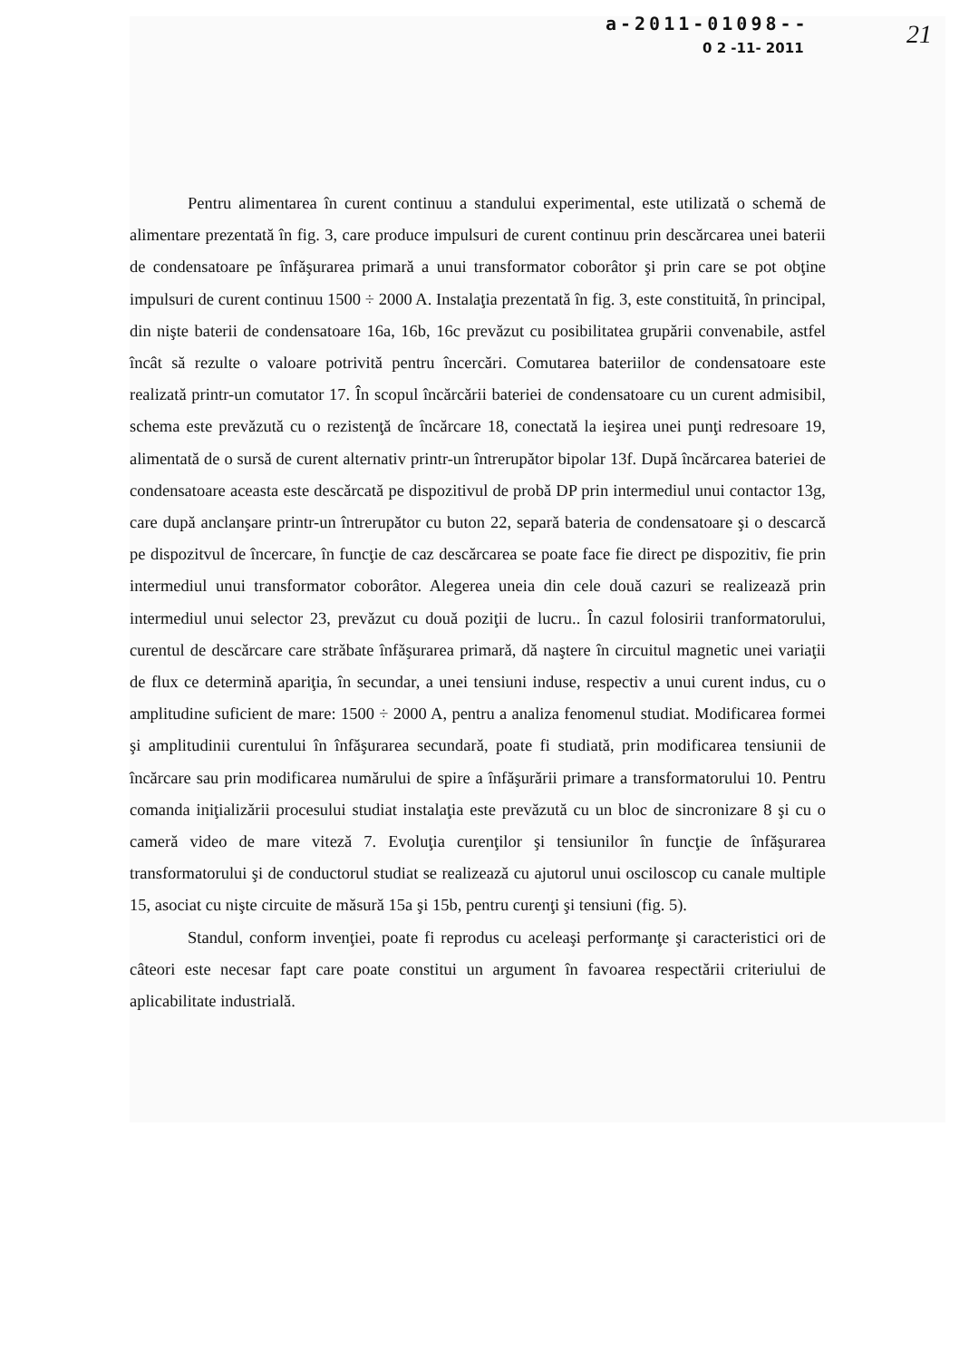a-2011-01098--
21
0 2 -11- 2011
Pentru alimentarea în curent continuu a standului experimental, este utilizată o schemă de alimentare prezentată în fig. 3, care produce impulsuri de curent continuu prin descărcarea unei baterii de condensatoare pe înfăşurarea primară a unui transformator coborâtor şi prin care se pot obţine impulsuri de curent continuu 1500 ÷ 2000 A. Instalaţia prezentată în fig. 3, este constituită, în principal, din nişte baterii de condensatoare 16a, 16b, 16c prevăzut cu posibilitatea grupării convenabile, astfel încât să rezulte o valoare potrivită pentru încercări. Comutarea bateriilor de condensatoare este realizată printr-un comutator 17. În scopul încărcării bateriei de condensatoare cu un curent admisibil, schema este prevăzută cu o rezistenţă de încărcare 18, conectată la ieşirea unei punţi redresoare 19, alimentată de o sursă de curent alternativ printr-un întrerupător bipolar 13f. După încărcarea bateriei de condensatoare aceasta este descărcată pe dispozitivul de probă DP prin intermediul unui contactor 13g, care după anclanşare printr-un întrerupător cu buton 22, separă bateria de condensatoare şi o descarcă pe dispozitvul de încercare, în funcţie de caz descărcarea se poate face fie direct pe dispozitiv, fie prin intermediul unui transformator coborâtor. Alegerea uneia din cele două cazuri se realizează prin intermediul unui selector 23, prevăzut cu două poziţii de lucru.. În cazul folosirii tranformatorului, curentul de descărcare care străbate înfăşurarea primară, dă naştere în circuitul magnetic unei variaţii de flux ce determină apariţia, în secundar, a unei tensiuni induse, respectiv a unui curent indus, cu o amplitudine suficient de mare: 1500 ÷ 2000 A, pentru a analiza fenomenul studiat. Modificarea formei şi amplitudinii curentului în înfăşurarea secundară, poate fi studiată, prin modificarea tensiunii de încărcare sau prin modificarea numărului de spire a înfăşurării primare a transformatorului 10. Pentru comanda iniţializării procesului studiat instalaţia este prevăzută cu un bloc de sincronizare 8 şi cu o cameră video de mare viteză 7. Evoluţia curenţilor şi tensiunilor în funcţie de înfăşurarea transformatorului şi de conductorul studiat se realizează cu ajutorul unui osciloscop cu canale multiple 15, asociat cu nişte circuite de măsură 15a şi 15b, pentru curenţi şi tensiuni (fig. 5).
Standul, conform invenţiei, poate fi reprodus cu aceleaşi performanţe şi caracteristici ori de câteori este necesar fapt care poate constitui un argument în favoarea respectării criteriului de aplicabilitate industrială.